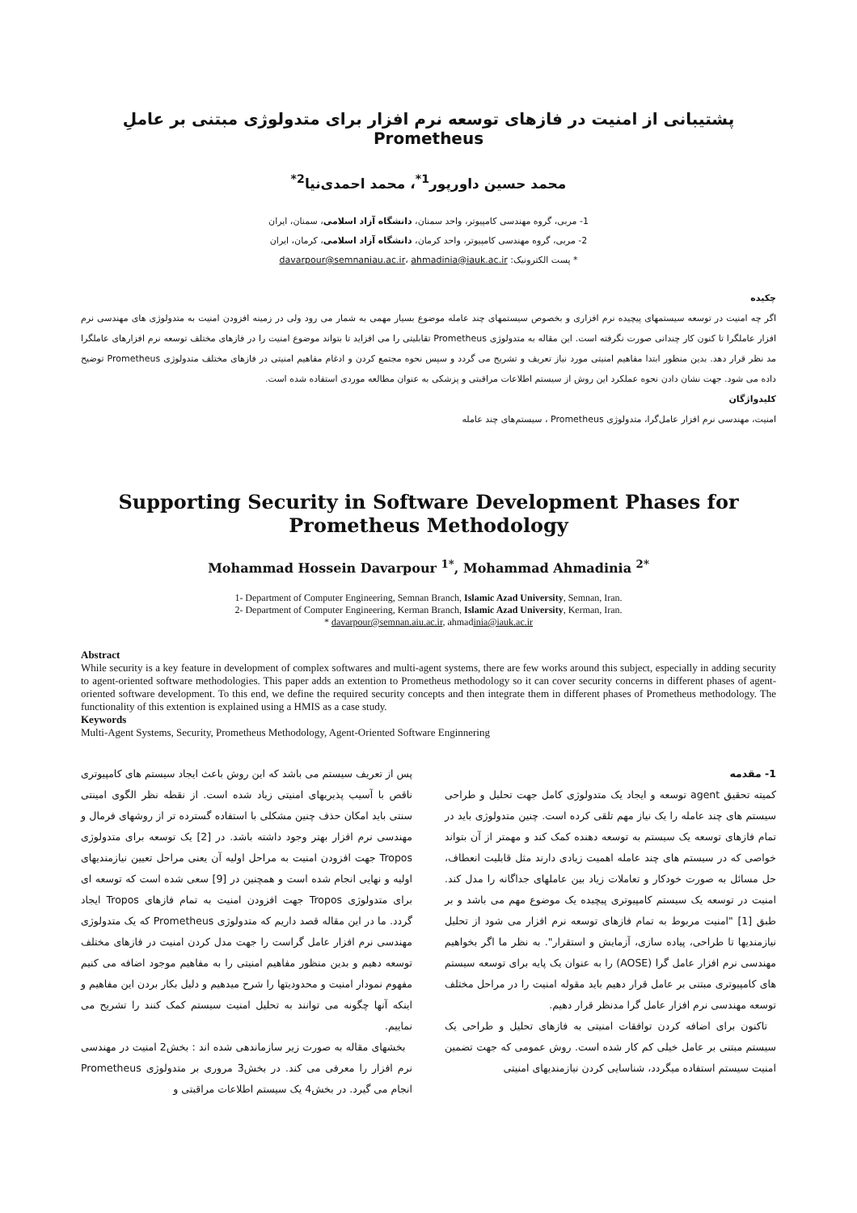پشتیبانی از امنیت در فازهای توسعه نرم افزار برای متدولوژی مبتنی بر عاملِ Prometheus
محمد حسین داورپور<sup>1*</sup>، محمد احمدی‌نیا<sup>2*</sup>
1- مربی، گروه مهندسی کامپیوتر، واحد سمنان، دانشگاه آزاد اسلامی، سمنان، ایران
2- مربی، گروه مهندسی کامپیوتر، واحد کرمان، دانشگاه آزاد اسلامی، کرمان، ایران
* پست الکترونیک: davarpour@semnaniau.ac.ir، ahmadinia@iauk.ac.ir
چکیده
اگر چه امنیت در توسعه سیستمهای پیچیده نرم افزاری و بخصوص سیستمهای چند عامله موضوع بسیار مهمی به شمار می رود ولی در زمینه افزودن امنیت به متدولوژی های مهندسی نرم افزار عاملگرا تا کنون کار چندانی صورت نگرفته است. این مقاله به متدولوژی Prometheus تقابلیتی را می افزاید تا بتواند موضوع امنیت را در فازهای مختلف توسعه نرم افزارهای عاملگرا مد نظر قرار دهد. بدین منظور ابتدا مفاهیم امنیتی مورد نیاز تعریف و تشریح می گردد و سپس نحوه مجتمع کردن و ادغام مفاهیم امنیتی در فازهای مختلف متدولوژی Prometheus توضیح داده می شود. جهت نشان دادن نحوه عملکرد این روش از سیستم اطلاعات مراقبتی و پزشکی به عنوان مطالعه موردی استفاده شده است.
کلیدواژگان
امنیت، مهندسی نرم افزار عامل‌گرا، متدولوژی Prometheus ، سیستم‌های چند عامله
Supporting Security in Software Development Phases for Prometheus Methodology
Mohammad Hossein Davarpour <sup>1*</sup>, Mohammad Ahmadinia <sup>2*</sup>
1- Department of Computer Engineering, Semnan Branch, Islamic Azad University, Semnan, Iran.
2- Department of Computer Engineering, Kerman Branch, Islamic Azad University, Kerman, Iran.
* davarpour@semnan.aiu.ac.ir, ahmadinia@iauk.ac.ir
Abstract
While security is a key feature in development of complex softwares and multi-agent systems, there are few works around this subject, especially in adding security to agent-oriented software methodologies. This paper adds an extention to Prometheus methodology so it can cover security concerns in different phases of agent-oriented software development. To this end, we define the required security concepts and then integrate them in different phases of Prometheus methodology. The functionality of this extention is explained using a HMIS as a case study.
Keywords
Multi-Agent Systems, Security, Prometheus Methodology, Agent-Oriented Software Enginnering
1- مقدمه
کمیته تحقیق agent توسعه و ایجاد یک متدولوژی کامل جهت تحلیل و طراحی سیستم های چند عامله را یک نیاز مهم تلقی کرده است. چنین متدولوژی باید در تمام فازهای توسعه یک سیستم به توسعه دهنده کمک کند و مهمتر از آن بتواند خواصی که در سیستم های چند عامله اهمیت زیادی دارند مثل قابلیت انعطاف، حل مسائل به صورت خودکار و تعاملات زیاد بین عاملهای جداگانه را مدل کند. امنیت در توسعه یک سیستم کامپیوتری پیچیده یک موضوع مهم می باشد و بر طبق [1] "امنیت مربوط به تمام فازهای توسعه نرم افزار می شود از تحلیل نیازمندیها تا طراحی، پیاده سازی، آزمایش و استقرار". به نظر ما اگر بخواهیم مهندسی نرم افزار عامل گرا (AOSE) را به عنوان یک پایه برای توسعه سیستم های کامپیوتری مبتنی بر عامل قرار دهیم باید مقوله امنیت را در مراحل مختلف توسعه مهندسی نرم افزار عامل گرا مدنظر قرار دهیم.
تاکنون برای اضافه کردن توافقات امنیتی به فازهای تحلیل و طراحی یک سیستم مبتنی بر عامل خیلی کم کار شده است. روش عمومی که جهت تضمین امنیت سیستم استفاده میگردد، شناسایی کردن نیازمندیهای امنیتی
پس از تعریف سیستم می باشد که این روش باعث ایجاد سیستم های کامپیوتری ناقص با آسیب پذیریهای امنیتی زیاد شده است. از نقطه نظر الگوی امینتی سنتی باید امکان حذف چنین مشکلی با استفاده گسترده تر از روشهای فرمال و مهندسی نرم افزار بهتر وجود داشته باشد. در [2] یک توسعه برای متدولوژی Tropos جهت افزودن امنیت به مراحل اولیه آن یعنی مراحل تعیین نیازمندیهای اولیه و نهایی انجام شده است و همچنین در [9] سعی شده است که توسعه ای برای متدولوژی Tropos جهت افزودن امنیت به تمام فازهای Tropos ایجاد گردد. ما در این مقاله قصد داریم که متدولوژی Prometheus که یک متدولوژی مهندسی نرم افزار عامل گراست را جهت مدل کردن امنیت در فازهای مختلف توسعه دهیم و بدین منظور مفاهیم امنیتی را به مفاهیم موجود اضافه می کنیم مفهوم نمودار امنیت و محدودیتها را شرح میدهیم و دلیل بکار بردن این مفاهیم و اینکه آنها چگونه می توانند به تحلیل امنیت سیستم کمک کنند را تشریح می نماییم.
بخشهای مقاله به صورت زیر سازماندهی شده اند : بخش2 امنیت در مهندسی نرم افزار را معرفی می کند. در بخش3 مروری بر متدولوژی Prometheus انجام می گیرد. در بخش4 یک سیستم اطلاعات مراقبتی و